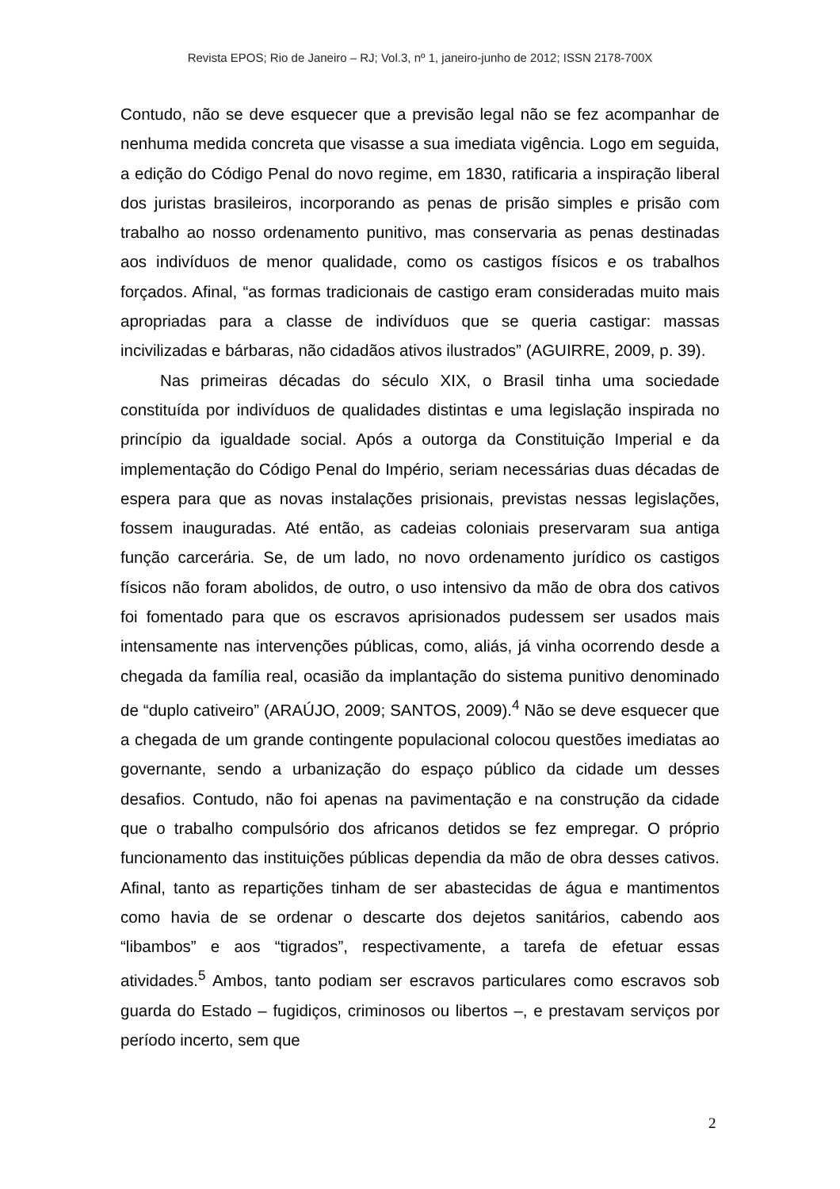Revista EPOS; Rio de Janeiro – RJ; Vol.3, nº 1, janeiro-junho de 2012; ISSN 2178-700X
Contudo, não se deve esquecer que a previsão legal não se fez acompanhar de nenhuma medida concreta que visasse a sua imediata vigência. Logo em seguida, a edição do Código Penal do novo regime, em 1830, ratificaria a inspiração liberal dos juristas brasileiros, incorporando as penas de prisão simples e prisão com trabalho ao nosso ordenamento punitivo, mas conservaria as penas destinadas aos indivíduos de menor qualidade, como os castigos físicos e os trabalhos forçados. Afinal, “as formas tradicionais de castigo eram consideradas muito mais apropriadas para a classe de indivíduos que se queria castigar: massas incivilizadas e bárbaras, não cidadãos ativos ilustrados” (AGUIRRE, 2009, p. 39).
Nas primeiras décadas do século XIX, o Brasil tinha uma sociedade constituída por indivíduos de qualidades distintas e uma legislação inspirada no princípio da igualdade social. Após a outorga da Constituição Imperial e da implementação do Código Penal do Império, seriam necessárias duas décadas de espera para que as novas instalações prisionais, previstas nessas legislações, fossem inauguradas. Até então, as cadeias coloniais preservaram sua antiga função carcerária. Se, de um lado, no novo ordenamento jurídico os castigos físicos não foram abolidos, de outro, o uso intensivo da mão de obra dos cativos foi fomentado para que os escravos aprisionados pudessem ser usados mais intensamente nas intervenções públicas, como, aliás, já vinha ocorrendo desde a chegada da família real, ocasião da implantação do sistema punitivo denominado de “duplo cativeiro” (ARAÚJO, 2009; SANTOS, 2009).<sup>4</sup> Não se deve esquecer que a chegada de um grande contingente populacional colocou questões imediatas ao governante, sendo a urbanização do espaço público da cidade um desses desafios. Contudo, não foi apenas na pavimentação e na construção da cidade que o trabalho compulsório dos africanos detidos se fez empregar. O próprio funcionamento das instituições públicas dependia da mão de obra desses cativos. Afinal, tanto as repartições tinham de ser abastecidas de água e mantimentos como havia de se ordenar o descarte dos dejetos sanitários, cabendo aos “libambos” e aos “tigrados”, respectivamente, a tarefa de efetuar essas atividades.<sup>5</sup> Ambos, tanto podiam ser escravos particulares como escravos sob guarda do Estado – fugidiços, criminosos ou libertos –, e prestavam serviços por período incerto, sem que
2